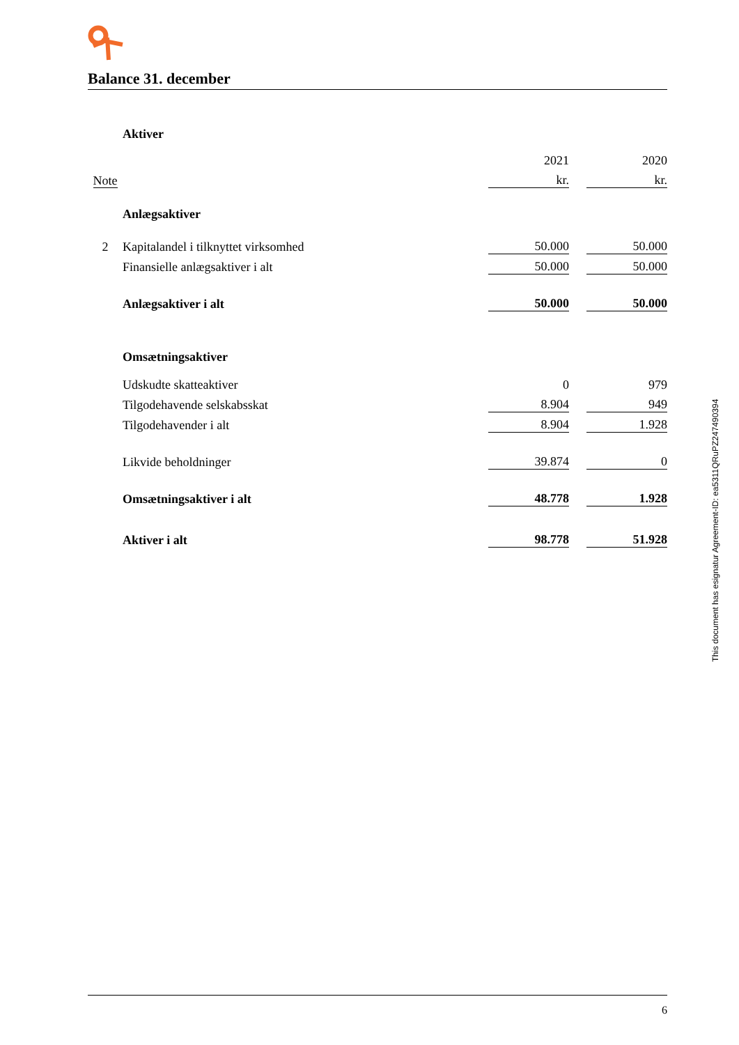Balance 31. december
| | Aktiver | | | |
| | | 2021 | | 2020 |
| Note | | kr. | | kr. |
| | Anlægsaktiver | | | |
| 2 | Kapitalandel i tilknyttet virksomhed | 50.000 | | 50.000 |
| | Finansielle anlægsaktiver i alt | 50.000 | | 50.000 |
| | Anlægsaktiver i alt | 50.000 | | 50.000 |
| | Omsætningsaktiver | | | |
| | Udskudte skatteaktiver | 0 | | 979 |
| | Tilgodehavende selskabsskat | 8.904 | | 949 |
| | Tilgodehavender i alt | 8.904 | | 1.928 |
| | Likvide beholdninger | 39.874 | | 0 |
| | Omsætningsaktiver i alt | 48.778 | | 1.928 |
| | Aktiver i alt | 98.778 | | 51.928 |
This document has esignatur Agreement-ID: ea5311QRuPZ247490394
6